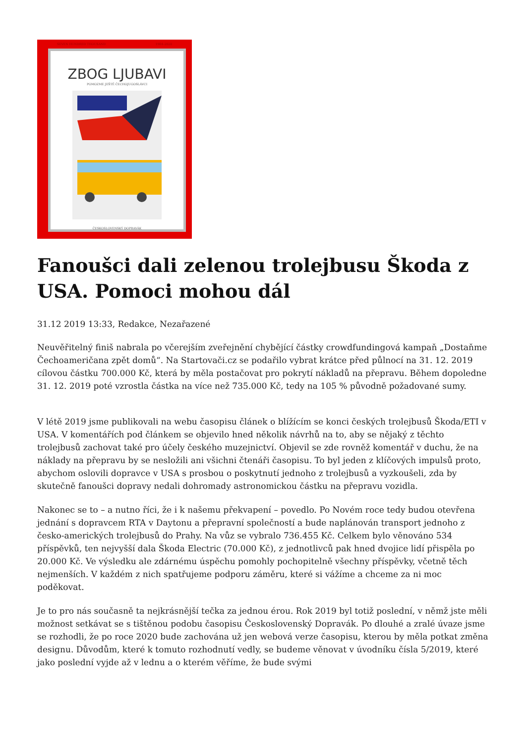SEVEN HUNDRED THOUSAND 1984–2020
ZBOG LJUBAVI
POMOZME JEŠTĚ ČECHOJUGOSLÁVCI
ČESKOSLOVENSKÝ DOPRAVÁK
Fanoušci dali zelenou trolejbusu Škoda z USA. Pomoci mohou dál
31.12 2019 13:33, Redakce, Nezařazené
Neuvěřitelný finiš nabrala po včerejším zveřejnění chybějící částky crowdfundingová kampaň „Dostaňme Čechoameričana zpět domů“. Na Startovači.cz se podařilo vybrat krátce před půlnocí na 31. 12. 2019 cílovou částku 700.000 Kč, která by měla postačovat pro pokrytí nákladů na přepravu. Během dopoledne 31. 12. 2019 poté vzrostla částka na více než 735.000 Kč, tedy na 105 % původně požadované sumy.
V létě 2019 jsme publikovali na webu časopisu článek o blížícím se konci českých trolejbusů Škoda/ETI v USA. V komentářích pod článkem se objevilo hned několik návrhů na to, aby se nějaký z těchto trolejbusů zachovat také pro účely českého muzejnictví. Objevil se zde rovněž komentář v duchu, že na náklady na přepravu by se nesložili ani všichni čtenáři časopisu. To byl jeden z klíčových impulsů proto, abychom oslovili dopravce v USA s prosbou o poskytnutí jednoho z trolejbusů a vyzkoušeli, zda by skutečně fanoušci dopravy nedali dohromady astronomickou částku na přepravu vozidla.
Nakonec se to – a nutno říci, že i k našemu překvapení – povedlo. Po Novém roce tedy budou otevřena jednání s dopravcem RTA v Daytonu a přepravní společností a bude naplánován transport jednoho z česko-amerických trolejbusů do Prahy. Na vůz se vybralo 736.455 Kč. Celkem bylo věnováno 534 příspěvků, ten nejvyšší dala Škoda Electric (70.000 Kč), z jednotlivců pak hned dvojice lidí přispěla po 20.000 Kč. Ve výsledku ale zdárnému úspěchu pomohly pochopitelně všechny příspěvky, včetně těch nejmenších. V každém z nich spatřujeme podporu záměru, které si vážíme a chceme za ni moc poděkovat.
Je to pro nás současně ta nejkrásnější tečka za jednou érou. Rok 2019 byl totiž poslední, v němž jste měli možnost setkávat se s tištěnou podobu časopisu Československý Dopravák. Po dlouhé a zralé úvaze jsme se rozhodli, že po roce 2020 bude zachována už jen webová verze časopisu, kterou by měla potkat změna designu. Důvodům, které k tomuto rozhodnutí vedly, se budeme věnovat v úvodníku čísla 5/2019, které jako poslední vyjde až v lednu a o kterém věříme, že bude svými